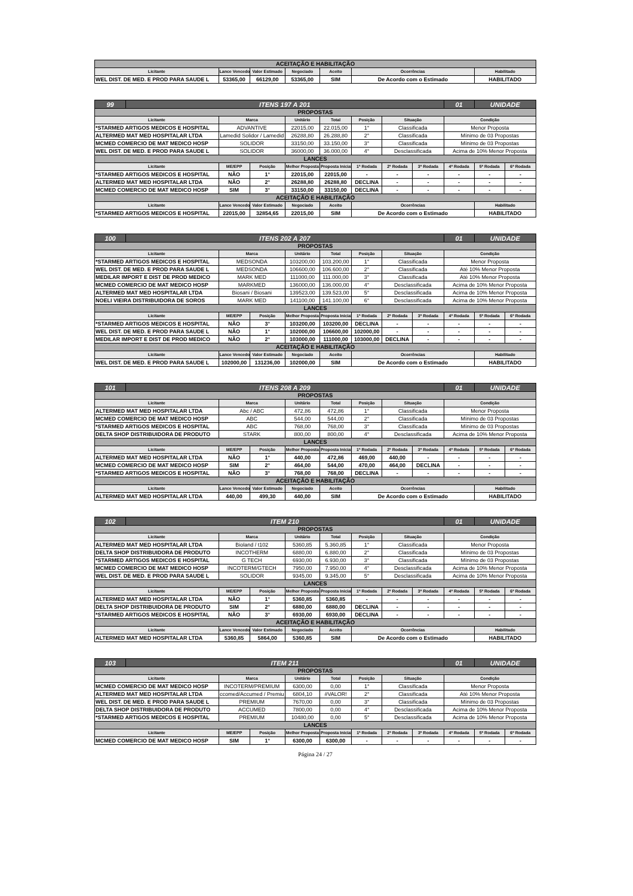| ACEITAÇÃO E HABILITAÇÃO | | | | | | |
| Licitante | Lance Vencedor | Valor Estimado | Negociado | Aceito | Ocorrências | Habilitado |
| WEL DIST. DE MED. E PROD PARA SAUDE L | 53365,00 | 66129,00 | 53365,00 | SIM | De Acordo com o Estimado | HABILITADO |
| 99 | ITENS 197 A 201 | | | | | | | | 01 | UNIDADE | |
| PROPOSTAS | | | | | | | | | | | |
| Licitante | | Marca | | Unitário | Total | Posição | Situação | | Condição | | |
| *STARMED ARTIGOS MEDICOS E HOSPITAL | | ADVANTIVE | | 22015,00 | 22.015,00 | 1° | Classificada | | Menor Proposta | | |
| ALTERMED MAT MED HOSPITALAR LTDA | | Lamedid Solidor / Lamedid | | 26288,80 | 26.288,80 | 2° | Classificada | | Mínimo de 03 Propostas | | |
| MCMED COMERCIO DE MAT MEDICO HOSP | | SOLIDOR | | 33150,00 | 33.150,00 | 3° | Classificada | | Mínimo de 03 Propostas | | |
| WEL DIST. DE MED. E PROD PARA SAUDE L | | SOLIDOR | | 36000,00 | 36.000,00 | 4° | Desclassificada | | Acima de 10% Menor Proposta | | |
| LANCES | | | | | | | | | | | |
| Licitante | | ME/EPP | Posição | Melhor Proposta | Proposta Inicial | 1ª Rodada | 2ª Rodada | 3ª Rodada | 4ª Rodada | 5ª Rodada | 6ª Rodada |
| *STARMED ARTIGOS MEDICOS E HOSPITAL | | NÃO | 1° | 22015,00 | 22015,00 | - | - | - | - | - | - |
| ALTERMED MAT MED HOSPITALAR LTDA | | NÃO | 2° | 26288,80 | 26288,80 | DECLINA | - | - | - | - | - |
| MCMED COMERCIO DE MAT MEDICO HOSP | | SIM | 3° | 33150,00 | 33150,00 | DECLINA | - | - | - | - | - |
| ACEITAÇÃO E HABILITAÇÃO | | | | | | | | | | | |
| Licitante | | Lance Vencedor | Valor Estimado | Negociado | Aceito | Ocorrências | | | | Habilitado | |
| *STARMED ARTIGOS MEDICOS E HOSPITAL | | 22015,00 | 32854,65 | 22015,00 | SIM | De Acordo com o Estimado | | | | HABILITADO | |
| 100 | ITENS 202 A 207 | | | | | | | | 01 | UNIDADE | |
| PROPOSTAS | | | | | | | | | | | |
| Licitante | | Marca | | Unitário | Total | Posição | Situação | | Condição | | |
| *STARMED ARTIGOS MEDICOS E HOSPITAL | | MEDSONDA | | 103200,00 | 103.200,00 | 1° | Classificada | | Menor Proposta | | |
| WEL DIST. DE MED. E PROD PARA SAUDE L | | MEDSONDA | | 106600,00 | 106.600,00 | 2° | Classificada | | Até 10% Menor Proposta | | |
| MEDILAR IMPORT E DIST DE PROD MEDICO | | MARK MED | | 111000,00 | 111.000,00 | 3° | Classificada | | Até 10% Menor Proposta | | |
| MCMED COMERCIO DE MAT MEDICO HOSP | | MARKMED | | 136000,00 | 136.000,00 | 4° | Desclassificada | | Acima de 10% Menor Proposta | | |
| ALTERMED MAT MED HOSPITALAR LTDA | | Biosani / Biosani | | 139523,00 | 139.523,00 | 5° | Desclassificada | | Acima de 10% Menor Proposta | | |
| NOELI VIEIRA DISTRIBUIDORA DE SOROS | | MARK MED | | 141100,00 | 141.100,00 | 6° | Desclassificada | | Acima de 10% Menor Proposta | | |
| LANCES | | | | | | | | | | | |
| Licitante | | ME/EPP | Posição | Melhor Proposta | Proposta Inicial | 1ª Rodada | 2ª Rodada | 3ª Rodada | 4ª Rodada | 5ª Rodada | 6ª Rodada |
| *STARMED ARTIGOS MEDICOS E HOSPITAL | | NÃO | 3° | 103200,00 | 103200,00 | DECLINA | - | - | - | - | - |
| WEL DIST. DE MED. E PROD PARA SAUDE L | | NÃO | 1° | 102000,00 | 106600,00 | 102000,00 | - | - | - | - | - |
| MEDILAR IMPORT E DIST DE PROD MEDICO | | NÃO | 2° | 103000,00 | 111000,00 | 103000,00 | DECLINA | - | - | - | - |
| ACEITAÇÃO E HABILITAÇÃO | | | | | | | | | | | |
| Licitante | | Lance Vencedor | Valor Estimado | Negociado | Aceito | Ocorrências | | | | Habilitado | |
| WEL DIST. DE MED. E PROD PARA SAUDE L | | 102000,00 | 131236,00 | 102000,00 | SIM | De Acordo com o Estimado | | | | HABILITADO | |
| 101 | ITENS 208 A 209 | | | | | | | | 01 | UNIDADE | |
| PROPOSTAS | | | | | | | | | | | |
| Licitante | | Marca | | Unitário | Total | Posição | Situação | | Condição | | |
| ALTERMED MAT MED HOSPITALAR LTDA | | Abc / ABC | | 472,86 | 472,86 | 1° | Classificada | | Menor Proposta | | |
| MCMED COMERCIO DE MAT MEDICO HOSP | | ABC | | 544,00 | 544,00 | 2° | Classificada | | Mínimo de 03 Propostas | | |
| *STARMED ARTIGOS MEDICOS E HOSPITAL | | ABC | | 768,00 | 768,00 | 3° | Classificada | | Mínimo de 03 Propostas | | |
| DELTA SHOP DISTRIBUIDORA DE PRODUTO | | STARK | | 800,00 | 800,00 | 4° | Desclassificada | | Acima de 10% Menor Proposta | | |
| LANCES | | | | | | | | | | | |
| Licitante | | ME/EPP | Posição | Melhor Proposta | Proposta Inicial | 1ª Rodada | 2ª Rodada | 3ª Rodada | 4ª Rodada | 5ª Rodada | 6ª Rodada |
| ALTERMED MAT MED HOSPITALAR LTDA | | NÃO | 1° | 440,00 | 472,86 | 469,00 | 440,00 | - | - | - | - |
| MCMED COMERCIO DE MAT MEDICO HOSP | | SIM | 2° | 464,00 | 544,00 | 470,00 | 464,00 | DECLINA | - | - | - |
| *STARMED ARTIGOS MEDICOS E HOSPITAL | | NÃO | 3° | 768,00 | 768,00 | DECLINA | - | - | - | - | - |
| ACEITAÇÃO E HABILITAÇÃO | | | | | | | | | | | |
| Licitante | | Lance Vencedor | Valor Estimado | Negociado | Aceito | Ocorrências | | | | Habilitado | |
| ALTERMED MAT MED HOSPITALAR LTDA | | 440,00 | 499,30 | 440,00 | SIM | De Acordo com o Estimado | | | | HABILITADO | |
| 102 | ITEM 210 | | | | | | | | 01 | UNIDADE | |
| PROPOSTAS | | | | | | | | | | | |
| Licitante | | Marca | | Unitário | Total | Posição | Situação | | Condição | | |
| ALTERMED MAT MED HOSPITALAR LTDA | | Bioland / t102 | | 5360,85 | 5.360,85 | 1° | Classificada | | Menor Proposta | | |
| DELTA SHOP DISTRIBUIDORA DE PRODUTO | | INCOTHERM | | 6880,00 | 6.880,00 | 2° | Classificada | | Mínimo de 03 Propostas | | |
| *STARMED ARTIGOS MEDICOS E HOSPITAL | | G TECH | | 6930,00 | 6.930,00 | 3° | Classificada | | Mínimo de 03 Propostas | | |
| MCMED COMERCIO DE MAT MEDICO HOSP | | INCOTERM/GTECH | | 7950,00 | 7.950,00 | 4° | Desclassificada | | Acima de 10% Menor Proposta | | |
| WEL DIST. DE MED. E PROD PARA SAUDE L | | SOLIDOR | | 9345,00 | 9.345,00 | 5° | Desclassificada | | Acima de 10% Menor Proposta | | |
| LANCES | | | | | | | | | | | |
| Licitante | | ME/EPP | Posição | Melhor Proposta | Proposta Inicial | 1ª Rodada | 2ª Rodada | 3ª Rodada | 4ª Rodada | 5ª Rodada | 6ª Rodada |
| ALTERMED MAT MED HOSPITALAR LTDA | | NÃO | 1° | 5360,85 | 5360,85 | - | - | - | - | - | - |
| DELTA SHOP DISTRIBUIDORA DE PRODUTO | | SIM | 2° | 6880,00 | 6880,00 | DECLINA | - | - | - | - | - |
| *STARMED ARTIGOS MEDICOS E HOSPITAL | | NÃO | 3° | 6930,00 | 6930,00 | DECLINA | - | - | - | - | - |
| ACEITAÇÃO E HABILITAÇÃO | | | | | | | | | | | |
| Licitante | | Lance Vencedor | Valor Estimado | Negociado | Aceito | Ocorrências | | | | Habilitado | |
| ALTERMED MAT MED HOSPITALAR LTDA | | 5360,85 | 5864,00 | 5360,85 | SIM | De Acordo com o Estimado | | | | HABILITADO | |
| 103 | ITEM 211 | | | | | | | | 01 | UNIDADE | |
| PROPOSTAS | | | | | | | | | | | |
| Licitante | | Marca | | Unitário | Total | Posição | Situação | | Condição | | |
| MCMED COMERCIO DE MAT MEDICO HOSP | | INCOTERM/PREMIUM | | 6300,00 | 0,00 | 1° | Classificada | | Menor Proposta | | |
| ALTERMED MAT MED HOSPITALAR LTDA | | ccomed/Accumed / Premiu | | 6804,10 | #VALOR! | 2° | Classificada | | Até 10% Menor Proposta | | |
| WEL DIST. DE MED. E PROD PARA SAUDE L | | PREMIUM | | 7670,00 | 0,00 | 3° | Classificada | | Mínimo de 03 Propostas | | |
| DELTA SHOP DISTRIBUIDORA DE PRODUTO | | ACCUMED | | 7800,00 | 0,00 | 4° | Desclassificada | | Acima de 10% Menor Proposta | | |
| *STARMED ARTIGOS MEDICOS E HOSPITAL | | PREMIUM | | 10480,00 | 0,00 | 5° | Desclassificada | | Acima de 10% Menor Proposta | | |
| LANCES | | | | | | | | | | | |
| Licitante | | ME/EPP | Posição | Melhor Proposta | Proposta Inicial | 1ª Rodada | 2ª Rodada | 3ª Rodada | 4ª Rodada | 5ª Rodada | 6ª Rodada |
| MCMED COMERCIO DE MAT MEDICO HOSP | | SIM | 1° | 6300,00 | 6300,00 | - | - | - | - | - | - |
Página 24 / 27